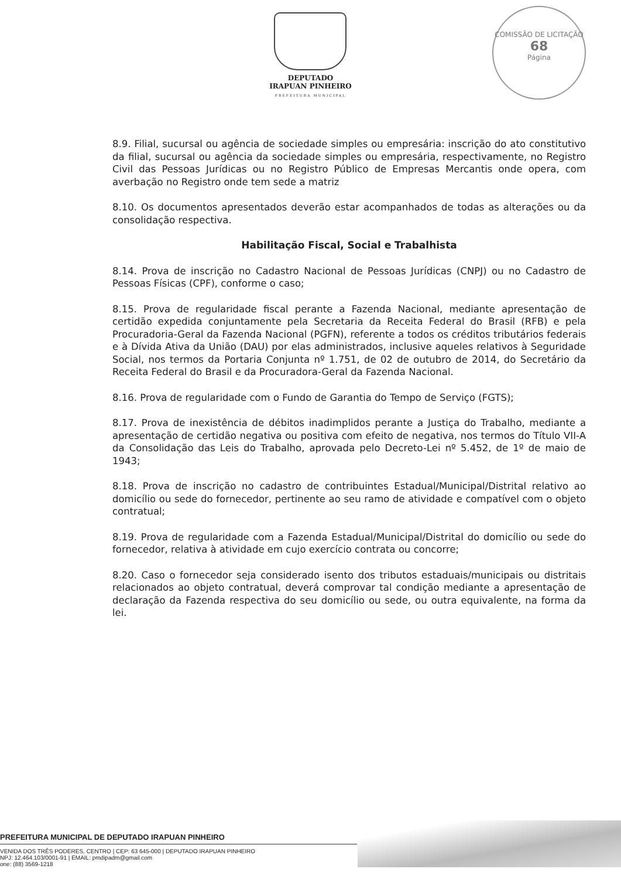DEPUTADO
IRAPUAN PINHEIRO
PREFEITURA MUNICIPAL
COMISSÃO DE LICITAÇÃO
68
Página
8.9. Filial, sucursal ou agência de sociedade simples ou empresária: inscrição do ato constitutivo da filial, sucursal ou agência da sociedade simples ou empresária, respectivamente, no Registro Civil das Pessoas Jurídicas ou no Registro Público de Empresas Mercantis onde opera, com averbação no Registro onde tem sede a matriz
8.10. Os documentos apresentados deverão estar acompanhados de todas as alterações ou da consolidação respectiva.
Habilitação Fiscal, Social e Trabalhista
8.14. Prova de inscrição no Cadastro Nacional de Pessoas Jurídicas (CNPJ) ou no Cadastro de Pessoas Físicas (CPF), conforme o caso;
8.15. Prova de regularidade fiscal perante a Fazenda Nacional, mediante apresentação de certidão expedida conjuntamente pela Secretaria da Receita Federal do Brasil (RFB) e pela Procuradoria-Geral da Fazenda Nacional (PGFN), referente a todos os créditos tributários federais e à Dívida Ativa da União (DAU) por elas administrados, inclusive aqueles relativos à Seguridade Social, nos termos da Portaria Conjunta nº 1.751, de 02 de outubro de 2014, do Secretário da Receita Federal do Brasil e da Procuradora-Geral da Fazenda Nacional.
8.16. Prova de regularidade com o Fundo de Garantia do Tempo de Serviço (FGTS);
8.17. Prova de inexistência de débitos inadimplidos perante a Justiça do Trabalho, mediante a apresentação de certidão negativa ou positiva com efeito de negativa, nos termos do Título VII-A da Consolidação das Leis do Trabalho, aprovada pelo Decreto-Lei nº 5.452, de 1º de maio de 1943;
8.18. Prova de inscrição no cadastro de contribuintes Estadual/Municipal/Distrital relativo ao domicílio ou sede do fornecedor, pertinente ao seu ramo de atividade e compatível com o objeto contratual;
8.19. Prova de regularidade com a Fazenda Estadual/Municipal/Distrital do domicílio ou sede do fornecedor, relativa à atividade em cujo exercício contrata ou concorre;
8.20. Caso o fornecedor seja considerado isento dos tributos estaduais/municipais ou distritais relacionados ao objeto contratual, deverá comprovar tal condição mediante a apresentação de declaração da Fazenda respectiva do seu domicílio ou sede, ou outra equivalente, na forma da lei.
PREFEITURA MUNICIPAL DE DEPUTADO IRAPUAN PINHEIRO
VENIDA DOS TRÊS PODERES, CENTRO | CEP: 63 645-000 | DEPUTADO IRAPUAN PINHEIRO
NPJ: 12.464.103/0001-91 | EMAIL: pmdipadm@gmail.com
one: (88) 3569-1218